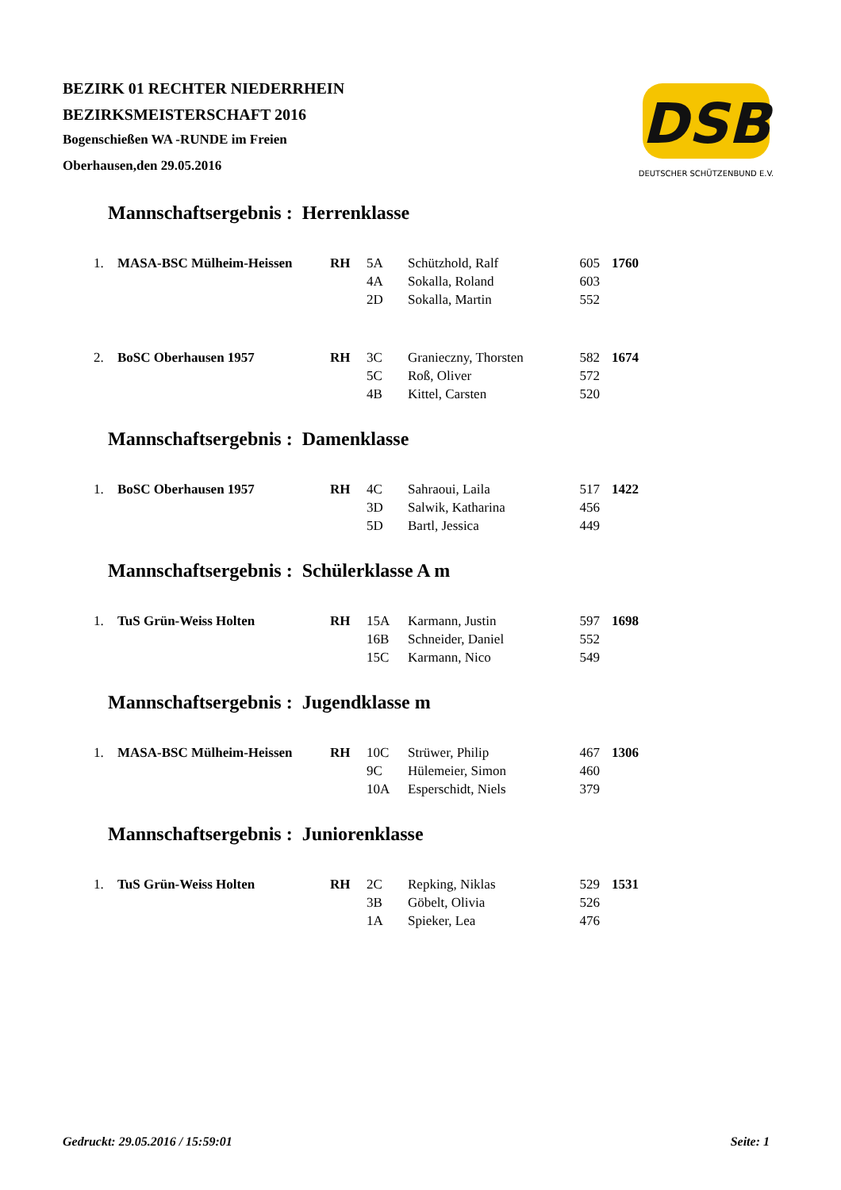BEZIRK 01 RECHTER NIEDERRHEIN
BEZIRKSMEISTERSCHAFT 2016
Bogenschießen WA -RUNDE im Freien
Oberhausen,den 29.05.2016
DSB
DEUTSCHER SCHÜTZENBUND E.V.
Mannschaftsergebnis : Herrenklasse
| 1. | MASA-BSC Mülheim-Heissen | RH | 5A | Schützhold, Ralf | 605 | 1760 |
| | | | 4A | Sokalla, Roland | 603 | |
| | | | 2D | Sokalla, Martin | 552 | |
| 2. | BoSC Oberhausen 1957 | RH | 3C | Granieczny, Thorsten | 582 | 1674 |
| | | | 5C | Roß, Oliver | 572 | |
| | | | 4B | Kittel, Carsten | 520 | |
Mannschaftsergebnis : Damenklasse
| 1. | BoSC Oberhausen 1957 | RH | 4C | Sahraoui, Laila | 517 | 1422 |
| | | | 3D | Salwik, Katharina | 456 | |
| | | | 5D | Bartl, Jessica | 449 | |
Mannschaftsergebnis : Schülerklasse A m
| 1. | TuS Grün-Weiss Holten | RH | 15A | Karmann, Justin | 597 | 1698 |
| | | | 16B | Schneider, Daniel | 552 | |
| | | | 15C | Karmann, Nico | 549 | |
Mannschaftsergebnis : Jugendklasse m
| 1. | MASA-BSC Mülheim-Heissen | RH | 10C | Strüwer, Philip | 467 | 1306 |
| | | | 9C | Hülemeier, Simon | 460 | |
| | | | 10A | Esperschidt, Niels | 379 | |
Mannschaftsergebnis : Juniorenklasse
| 1. | TuS Grün-Weiss Holten | RH | 2C | Repking, Niklas | 529 | 1531 |
| | | | 3B | Göbelt, Olivia | 526 | |
| | | | 1A | Spieker, Lea | 476 | |
Gedruckt: 29.05.2016 / 15:59:01 Seite: 1